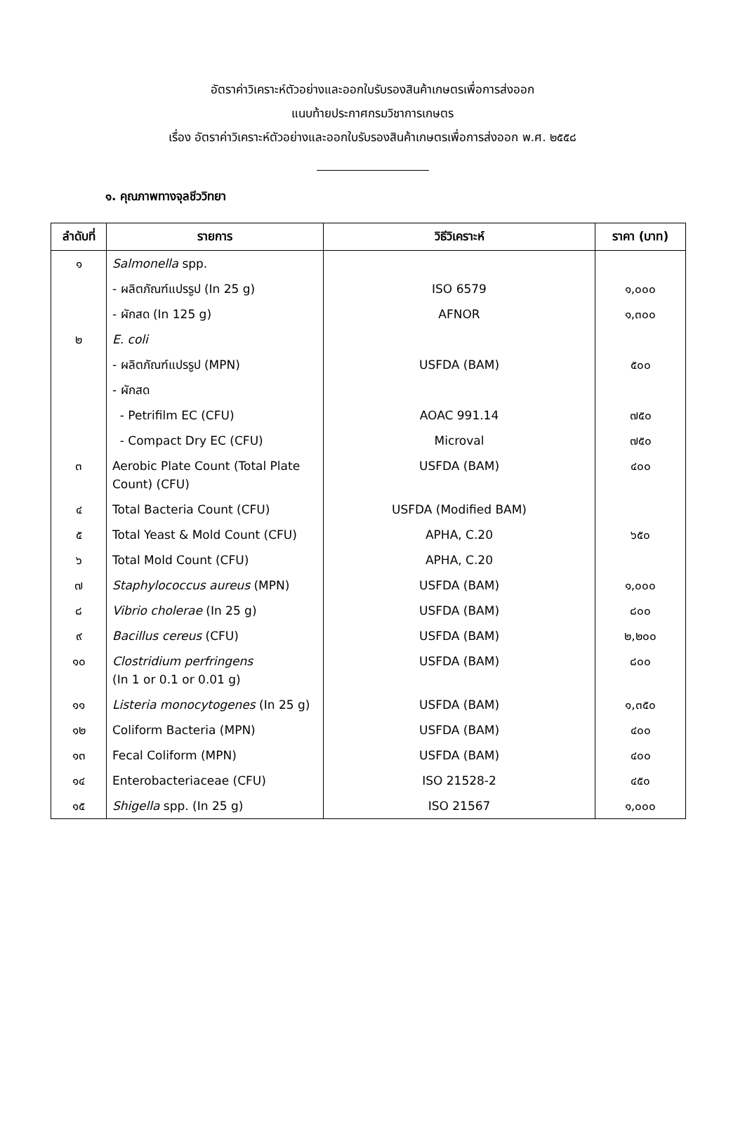อัตราค่าวิเคราะห์ตัวอย่างและออกใบรับรองสินค้าเกษตรเพื่อการส่งออก
แนบท้ายประกาศกรมวิชาการเกษตร
เรื่อง อัตราค่าวิเคราะห์ตัวอย่างและออกใบรับรองสินค้าเกษตรเพื่อการส่งออก พ.ศ. ๒๕๕๘
๑. คุณภาพทางจุลชีววิทยา
| ลำดับที่ | รายการ | วิธีวิเคราะห์ | ราคา (บาท) |
| --- | --- | --- | --- |
| ๑ | Salmonella spp. | | |
| | - ผลิตภัณฑ์แปรรูป (In 25 g) | ISO 6579 | ๑,๐๐๐ |
| | - ผักสด (In 125 g) | AFNOR | ๑,๓๐๐ |
| ๒ | E. coli | | |
| | - ผลิตภัณฑ์แปรรูป (MPN) | USFDA (BAM) | ๕๐๐ |
| | - ผักสด | | |
| | - Petrifilm EC (CFU) | AOAC 991.14 | ๗๕๐ |
| | - Compact Dry EC (CFU) | Microval | ๗๕๐ |
| ๓ | Aerobic Plate Count (Total Plate Count) (CFU) | USFDA (BAM) | ๔๐๐ |
| ๔ | Total Bacteria Count (CFU) | USFDA (Modified BAM) | |
| ๕ | Total Yeast & Mold Count (CFU) | APHA, C.20 | ๖๕๐ |
| ๖ | Total Mold Count (CFU) | APHA, C.20 | |
| ๗ | Staphylococcus aureus (MPN) | USFDA (BAM) | ๑,๐๐๐ |
| ๘ | Vibrio cholerae (In 25 g) | USFDA (BAM) | ๘๐๐ |
| ๙ | Bacillus cereus (CFU) | USFDA (BAM) | ๒,๒๐๐ |
| ๑๐ | Clostridium perfringens (In 1 or 0.1 or 0.01 g) | USFDA (BAM) | ๘๐๐ |
| ๑๑ | Listeria monocytogenes (In 25 g) | USFDA (BAM) | ๑,๓๕๐ |
| ๑๒ | Coliform Bacteria (MPN) | USFDA (BAM) | ๔๐๐ |
| ๑๓ | Fecal Coliform (MPN) | USFDA (BAM) | ๔๐๐ |
| ๑๔ | Enterobacteriaceae (CFU) | ISO 21528-2 | ๔๕๐ |
| ๑๕ | Shigella spp. (In 25 g) | ISO 21567 | ๑,๐๐๐ |